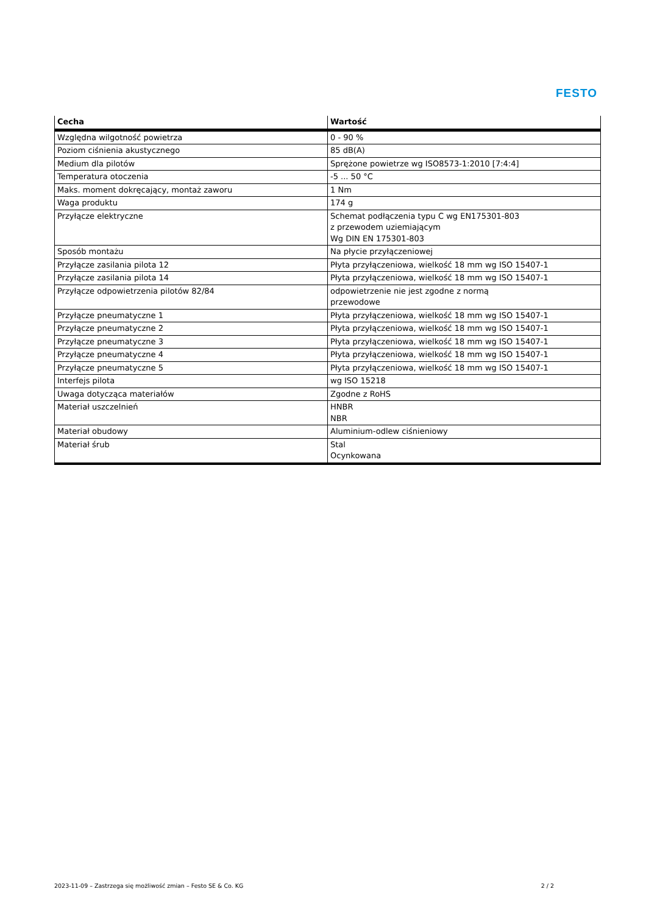FESTO
| Cecha | Wartość |
| --- | --- |
| Względna wilgotność powietrza | 0 - 90 % |
| Poziom ciśnienia akustycznego | 85 dB(A) |
| Medium dla pilotów | Sprężone powietrze wg ISO8573-1:2010 [7:4:4] |
| Temperatura otoczenia | -5 ... 50 °C |
| Maks. moment dokręcający, montaż zaworu | 1 Nm |
| Waga produktu | 174 g |
| Przyłącze elektryczne | Schemat podłączenia typu C wg EN175301-803 z przewodem uziemiającym Wg DIN EN 175301-803 |
| Sposób montażu | Na płycie przyłączeniowej |
| Przyłącze zasilania pilota 12 | Płyta przyłączeniowa, wielkość 18 mm wg ISO 15407-1 |
| Przyłącze zasilania pilota 14 | Płyta przyłączeniowa, wielkość 18 mm wg ISO 15407-1 |
| Przyłącze odpowietrzenia pilotów 82/84 | odpowietrzenie nie jest zgodne z normą przewodowe |
| Przyłącze pneumatyczne 1 | Płyta przyłączeniowa, wielkość 18 mm wg ISO 15407-1 |
| Przyłącze pneumatyczne 2 | Płyta przyłączeniowa, wielkość 18 mm wg ISO 15407-1 |
| Przyłącze pneumatyczne 3 | Płyta przyłączeniowa, wielkość 18 mm wg ISO 15407-1 |
| Przyłącze pneumatyczne 4 | Płyta przyłączeniowa, wielkość 18 mm wg ISO 15407-1 |
| Przyłącze pneumatyczne 5 | Płyta przyłączeniowa, wielkość 18 mm wg ISO 15407-1 |
| Interfejs pilota | wg ISO 15218 |
| Uwaga dotycząca materiałów | Zgodne z RoHS |
| Materiał uszczelnień | HNBR NBR |
| Materiał obudowy | Aluminium-odlew ciśnieniowy |
| Materiał śrub | Stal Ocynkowana |
2023-11-09 – Zastrzega się możliwość zmian – Festo SE & Co. KG 2 / 2